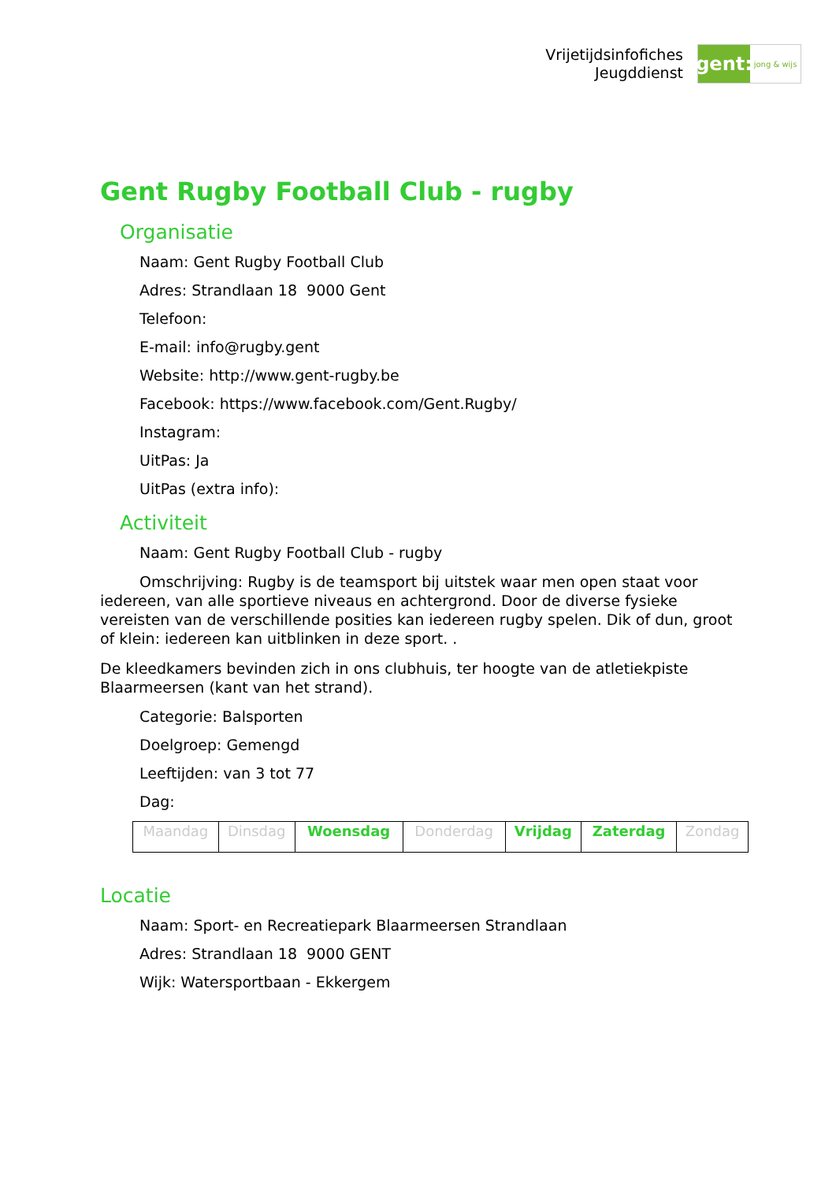Vrijetijdsinfofiches
Jeugddienst
gent:
jong & wijs
Gent Rugby Football Club - rugby
Organisatie
Naam: Gent Rugby Football Club
Adres: Strandlaan 18 9000 Gent
Telefoon:
E-mail: info@rugby.gent
Website: http://www.gent-rugby.be
Facebook: https://www.facebook.com/Gent.Rugby/
Instagram:
UitPas: Ja
UitPas (extra info):
Activiteit
Naam: Gent Rugby Football Club - rugby
Omschrijving: Rugby is de teamsport bij uitstek waar men open staat voor iedereen, van alle sportieve niveaus en achtergrond. Door de diverse fysieke vereisten van de verschillende posities kan iedereen rugby spelen. Dik of dun, groot of klein: iedereen kan uitblinken in deze sport. .
De kleedkamers bevinden zich in ons clubhuis, ter hoogte van de atletiekpiste Blaarmeersen (kant van het strand).
Categorie: Balsporten
Doelgroep: Gemengd
Leeftijden: van 3 tot 77
Dag:
| Maandag | Dinsdag | Woensdag | Donderdag | Vrijdag | Zaterdag | Zondag |
Locatie
Naam: Sport- en Recreatiepark Blaarmeersen Strandlaan
Adres: Strandlaan 18 9000 GENT
Wijk: Watersportbaan - Ekkergem